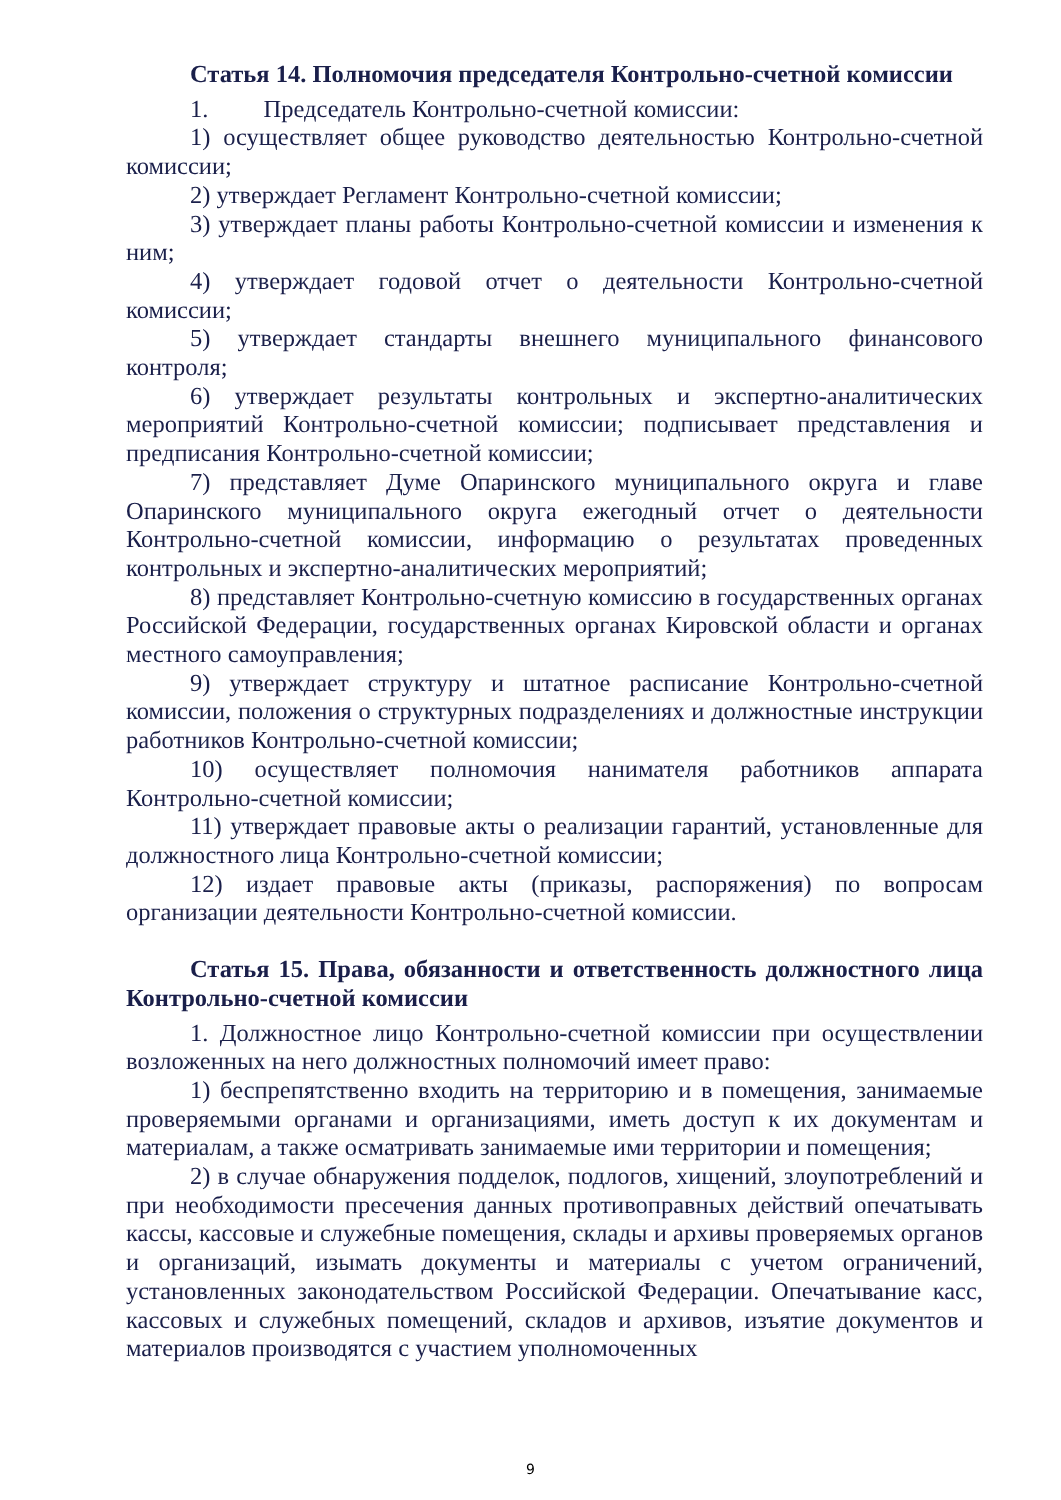Статья 14. Полномочия председателя Контрольно-счетной комиссии
1. Председатель Контрольно-счетной комиссии:
1) осуществляет общее руководство деятельностью Контрольно-счетной комиссии;
2) утверждает Регламент Контрольно-счетной комиссии;
3) утверждает планы работы Контрольно-счетной комиссии и изменения к ним;
4) утверждает годовой отчет о деятельности Контрольно-счетной комиссии;
5) утверждает стандарты внешнего муниципального финансового контроля;
6) утверждает результаты контрольных и экспертно-аналитических мероприятий Контрольно-счетной комиссии; подписывает представления и предписания Контрольно-счетной комиссии;
7) представляет Думе Опаринского муниципального округа и главе Опаринского муниципального округа ежегодный отчет о деятельности Контрольно-счетной комиссии, информацию о результатах проведенных контрольных и экспертно-аналитических мероприятий;
8) представляет Контрольно-счетную комиссию в государственных органах Российской Федерации, государственных органах Кировской области и органах местного самоуправления;
9) утверждает структуру и штатное расписание Контрольно-счетной комиссии, положения о структурных подразделениях и должностные инструкции работников Контрольно-счетной комиссии;
10) осуществляет полномочия нанимателя работников аппарата Контрольно-счетной комиссии;
11) утверждает правовые акты о реализации гарантий, установленные для должностного лица Контрольно-счетной комиссии;
12) издает правовые акты (приказы, распоряжения) по вопросам организации деятельности Контрольно-счетной комиссии.
Статья 15. Права, обязанности и ответственность должностного лица Контрольно-счетной комиссии
1. Должностное лицо Контрольно-счетной комиссии при осуществлении возложенных на него должностных полномочий имеет право:
1) беспрепятственно входить на территорию и в помещения, занимаемые проверяемыми органами и организациями, иметь доступ к их документам и материалам, а также осматривать занимаемые ими территории и помещения;
2) в случае обнаружения подделок, подлогов, хищений, злоупотреблений и при необходимости пресечения данных противоправных действий опечатывать кассы, кассовые и служебные помещения, склады и архивы проверяемых органов и организаций, изымать документы и материалы с учетом ограничений, установленных законодательством Российской Федерации. Опечатывание касс, кассовых и служебных помещений, складов и архивов, изъятие документов и материалов производятся с участием уполномоченных
9